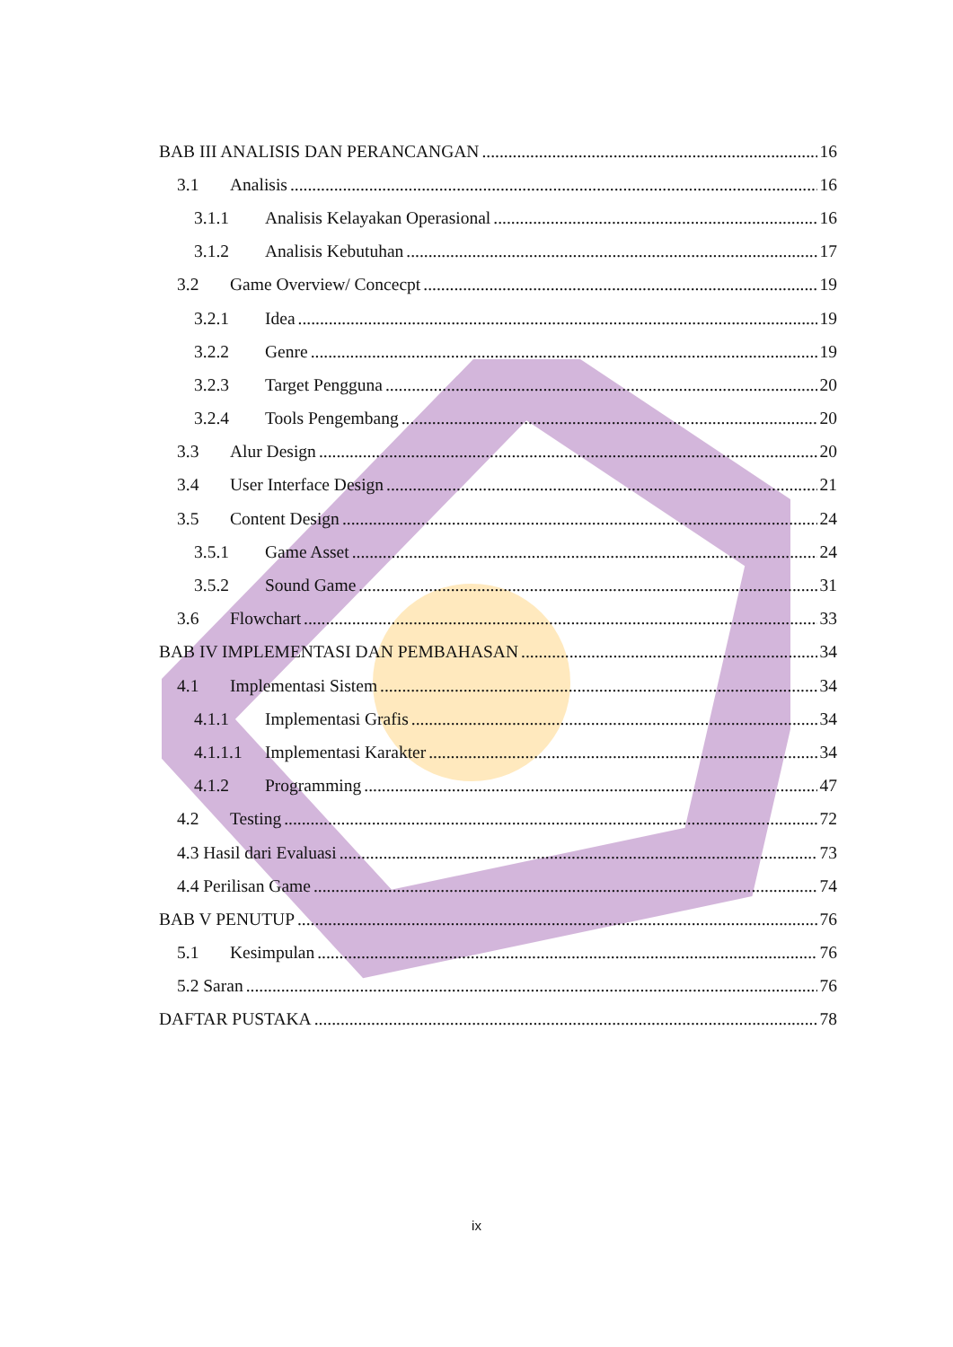BAB III ANALISIS DAN PERANCANGAN 16
3.1 Analisis 16
3.1.1 Analisis Kelayakan Operasional 16
3.1.2 Analisis Kebutuhan 17
3.2 Game Overview/ Concecpt 19
3.2.1 Idea 19
3.2.2 Genre 19
3.2.3 Target Pengguna 20
3.2.4 Tools Pengembang 20
3.3 Alur Design 20
3.4 User Interface Design 21
3.5 Content Design 24
3.5.1 Game Asset 24
3.5.2 Sound Game 31
3.6 Flowchart 33
BAB IV IMPLEMENTASI DAN PEMBAHASAN 34
4.1 Implementasi Sistem 34
4.1.1 Implementasi Grafis 34
4.1.1.1 Implementasi Karakter 34
4.1.2 Programming 47
4.2 Testing 72
4.3 Hasil dari Evaluasi 73
4.4 Perilisan Game 74
BAB V PENUTUP 76
5.1 Kesimpulan 76
5.2 Saran 76
DAFTAR PUSTAKA 78
ix